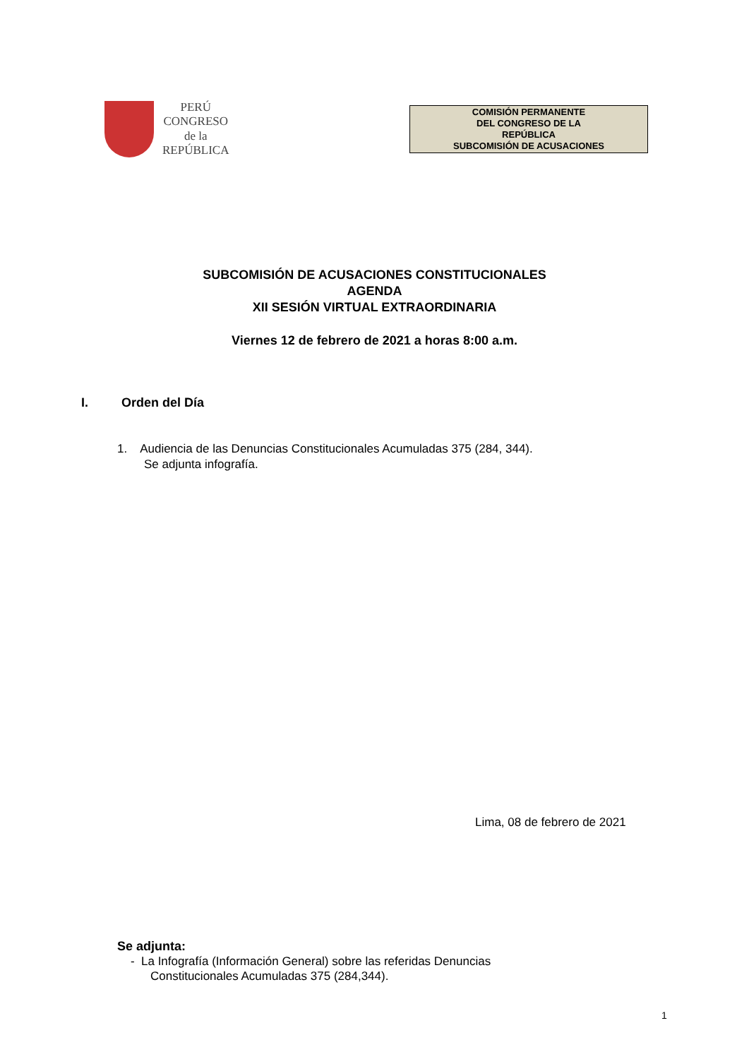PERÚ
CONGRESO
de la
REPÚBLICA
COMISIÓN PERMANENTE
DEL CONGRESO DE LA
REPÚBLICA
SUBCOMISIÓN DE ACUSACIONES
SUBCOMISIÓN DE ACUSACIONES CONSTITUCIONALES
AGENDA
XII SESIÓN VIRTUAL EXTRAORDINARIA
Viernes 12 de febrero de 2021 a horas 8:00 a.m.
I. Orden del Día
1. Audiencia de las Denuncias Constitucionales Acumuladas 375 (284, 344).
Se adjunta infografía.
Lima, 08 de febrero de 2021
Se adjunta:
- La Infografía (Información General) sobre las referidas Denuncias
Constitucionales Acumuladas 375 (284,344).
1